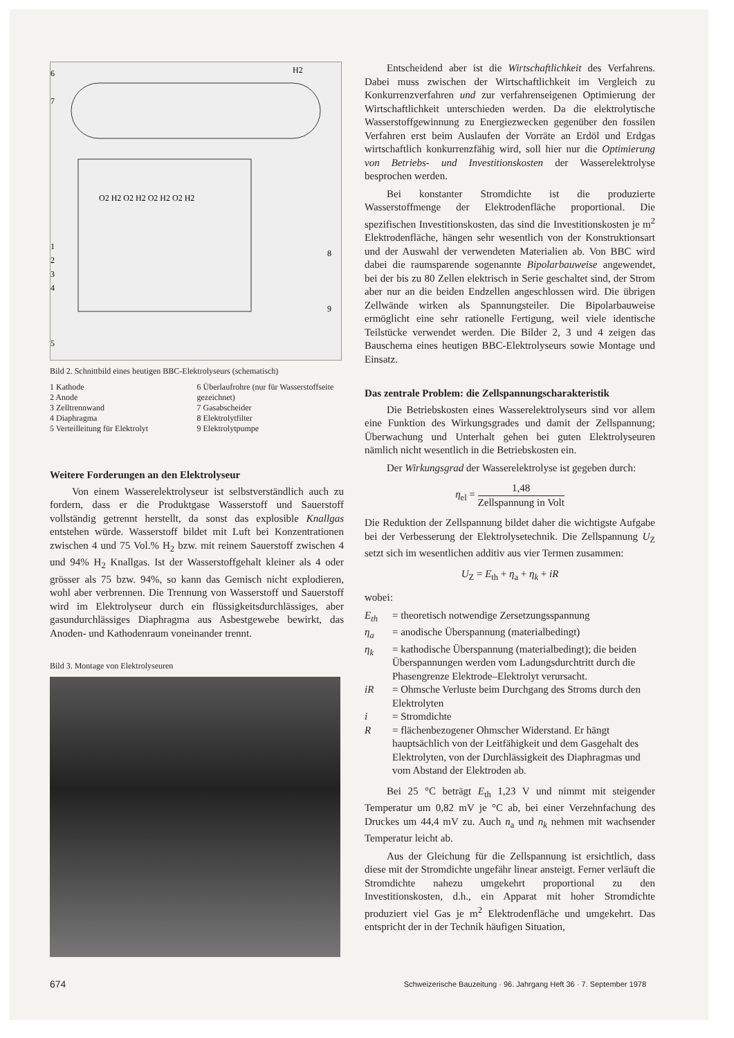6
7
1
2
3
4
5
H2
8
9
O2 H2 O2 H2 O2 H2 O2 H2
Bild 2. Schnittbild eines heutigen BBC-Elektrolyseurs (schematisch)
1 Kathode
2 Anode
3 Zelltrennwand
4 Diaphragma
5 Verteilleitung für Elektrolyt
6 Überlaufrohre (nur für Wasserstoffseite gezeichnet)
7 Gasabscheider
8 Elektrolytfilter
9 Elektrolytpumpe
Weitere Forderungen an den Elektrolyseur
Von einem Wasserelektrolyseur ist selbstverständlich auch zu fordern, dass er die Produktgase Wasserstoff und Sauerstoff vollständig getrennt herstellt, da sonst das explosible Knallgas entstehen würde. Wasserstoff bildet mit Luft bei Konzentrationen zwischen 4 und 75 Vol.% H<sub>2</sub> bzw. mit reinem Sauerstoff zwischen 4 und 94% H<sub>2</sub> Knallgas. Ist der Wasserstoffgehalt kleiner als 4 oder grösser als 75 bzw. 94%, so kann das Gemisch nicht explodieren, wohl aber verbrennen. Die Trennung von Wasserstoff und Sauerstoff wird im Elektrolyseur durch ein flüssigkeitsdurchlässiges, aber gasundurchlässiges Diaphragma aus Asbestgewebe bewirkt, das Anoden- und Kathodenraum voneinander trennt.
Bild 3. Montage von Elektrolyseuren
Entscheidend aber ist die Wirtschaftlichkeit des Verfahrens. Dabei muss zwischen der Wirtschaftlichkeit im Vergleich zu Konkurrenzverfahren und zur verfahrenseigenen Optimierung der Wirtschaftlichkeit unterschieden werden. Da die elektrolytische Wasserstoffgewinnung zu Energiezwecken gegenüber den fossilen Verfahren erst beim Auslaufen der Vorräte an Erdöl und Erdgas wirtschaftlich konkurrenzfähig wird, soll hier nur die Optimierung von Betriebs- und Investitionskosten der Wasserelektrolyse besprochen werden.
Bei konstanter Stromdichte ist die produzierte Wasserstoffmenge der Elektrodenfläche proportional. Die spezifischen Investitionskosten, das sind die Investitionskosten je m<sup>2</sup> Elektrodenfläche, hängen sehr wesentlich von der Konstruktionsart und der Auswahl der verwendeten Materialien ab. Von BBC wird dabei die raumsparende sogenannte Bipolarbauweise angewendet, bei der bis zu 80 Zellen elektrisch in Serie geschaltet sind, der Strom aber nur an die beiden Endzellen angeschlossen wird. Die übrigen Zellwände wirken als Spannungsteiler. Die Bipolarbauweise ermöglicht eine sehr rationelle Fertigung, weil viele identische Teilstücke verwendet werden. Die Bilder 2, 3 und 4 zeigen das Bauschema eines heutigen BBC-Elektrolyseurs sowie Montage und Einsatz.
Das zentrale Problem: die Zellspannungscharakteristik
Die Betriebskosten eines Wasserelektrolyseurs sind vor allem eine Funktion des Wirkungsgrades und damit der Zellspannung; Überwachung und Unterhalt gehen bei guten Elektrolyseuren nämlich nicht wesentlich in die Betriebskosten ein.
Der Wirkungsgrad der Wasserelektrolyse ist gegeben durch:
η<sub>el</sub> = 1,48 Zellspannung in Volt
Die Reduktion der Zellspannung bildet daher die wichtigste Aufgabe bei der Verbesserung der Elektrolysetechnik. Die Zellspannung U<sub>Z</sub> setzt sich im wesentlichen additiv aus vier Termen zusammen:
U<sub>Z</sub> = E<sub>th</sub> + η<sub>a</sub> + η<sub>k</sub> + iR
wobei:
E<sub>th</sub> = theoretisch notwendige Zersetzungsspannung
η<sub>a</sub> = anodische Überspannung (materialbedingt)
η<sub>k</sub> = kathodische Überspannung (materialbedingt); die beiden Überspannungen werden vom Ladungsdurchtritt durch die Phasengrenze Elektrode–Elektrolyt verursacht.
iR = Ohmsche Verluste beim Durchgang des Stroms durch den Elektrolyten
i = Stromdichte
R = flächenbezogener Ohmscher Widerstand. Er hängt hauptsächlich von der Leitfähigkeit und dem Gasgehalt des Elektrolyten, von der Durchlässigkeit des Diaphragmas und vom Abstand der Elektroden ab.
Bei 25 °C beträgt E<sub>th</sub> 1,23 V und nimmt mit steigender Temperatur um 0,82 mV je °C ab, bei einer Verzehnfachung des Druckes um 44,4 mV zu. Auch n<sub>a</sub> und n<sub>k</sub> nehmen mit wachsender Temperatur leicht ab.
Aus der Gleichung für die Zellspannung ist ersichtlich, dass diese mit der Stromdichte ungefähr linear ansteigt. Ferner verläuft die Stromdichte nahezu umgekehrt proportional zu den Investitionskosten, d.h., ein Apparat mit hoher Stromdichte produziert viel Gas je m<sup>2</sup> Elektrodenfläche und umgekehrt. Das entspricht der in der Technik häufigen Situation,
674 Schweizerische Bauzeitung · 96. Jahrgang Heft 36 · 7. September 1978